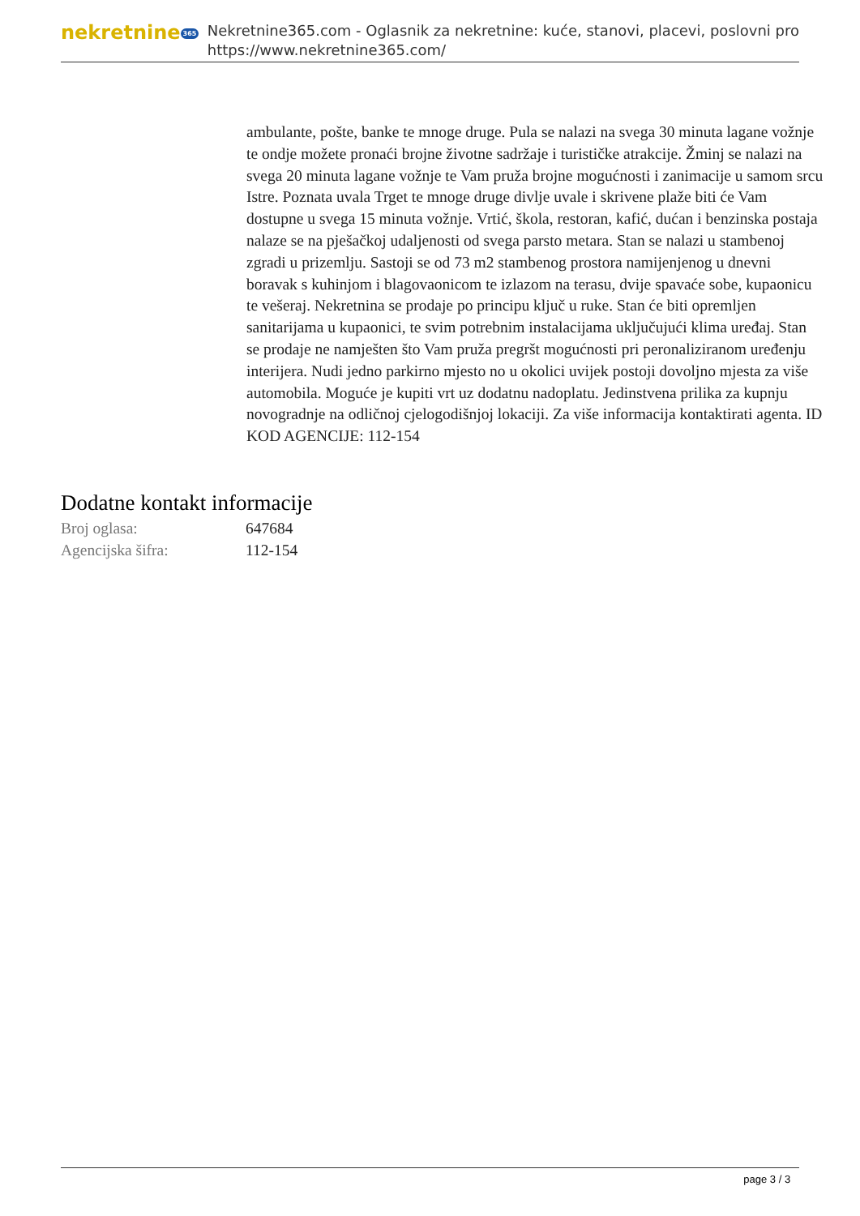nekretnine 365
Nekretnine365.com - Oglasnik za nekretnine: kuće, stanovi, placevi, poslovni pro
https://www.nekretnine365.com/
ambulante, pošte, banke te mnoge druge. Pula se nalazi na svega 30 minuta lagane vožnje te ondje možete pronaći brojne životne sadržaje i turističke atrakcije. Žminj se nalazi na svega 20 minuta lagane vožnje te Vam pruža brojne mogućnosti i zanimacije u samom srcu Istre. Poznata uvala Trget te mnoge druge divlje uvale i skrivene plaže biti će Vam dostupne u svega 15 minuta vožnje. Vrtić, škola, restoran, kafić, dućan i benzinska postaja nalaze se na pješačkoj udaljenosti od svega parsto metara. Stan se nalazi u stambenoj zgradi u prizemlju. Sastoji se od 73 m2 stambenog prostora namijenjenog u dnevni boravak s kuhinjom i blagovaonicom te izlazom na terasu, dvije spavaće sobe, kupaonicu te vešeraj. Nekretnina se prodaje po principu ključ u ruke. Stan će biti opremljen sanitarijama u kupaonici, te svim potrebnim instalacijama uključujući klima uređaj. Stan se prodaje ne namješten što Vam pruža pregršt mogućnosti pri peronaliziranom uređenju interijera. Nudi jedno parkirno mjesto no u okolici uvijek postoji dovoljno mjesta za više automobila. Moguće je kupiti vrt uz dodatnu nadoplatu. Jedinstvena prilika za kupnju novogradnje na odličnoj cjelogodišnjoj lokaciji. Za više informacija kontaktirati agenta. ID KOD AGENCIJE: 112-154
Dodatne kontakt informacije
| Broj oglasa: | 647684 |
| Agencijska šifra: | 112-154 |
page 3 / 3